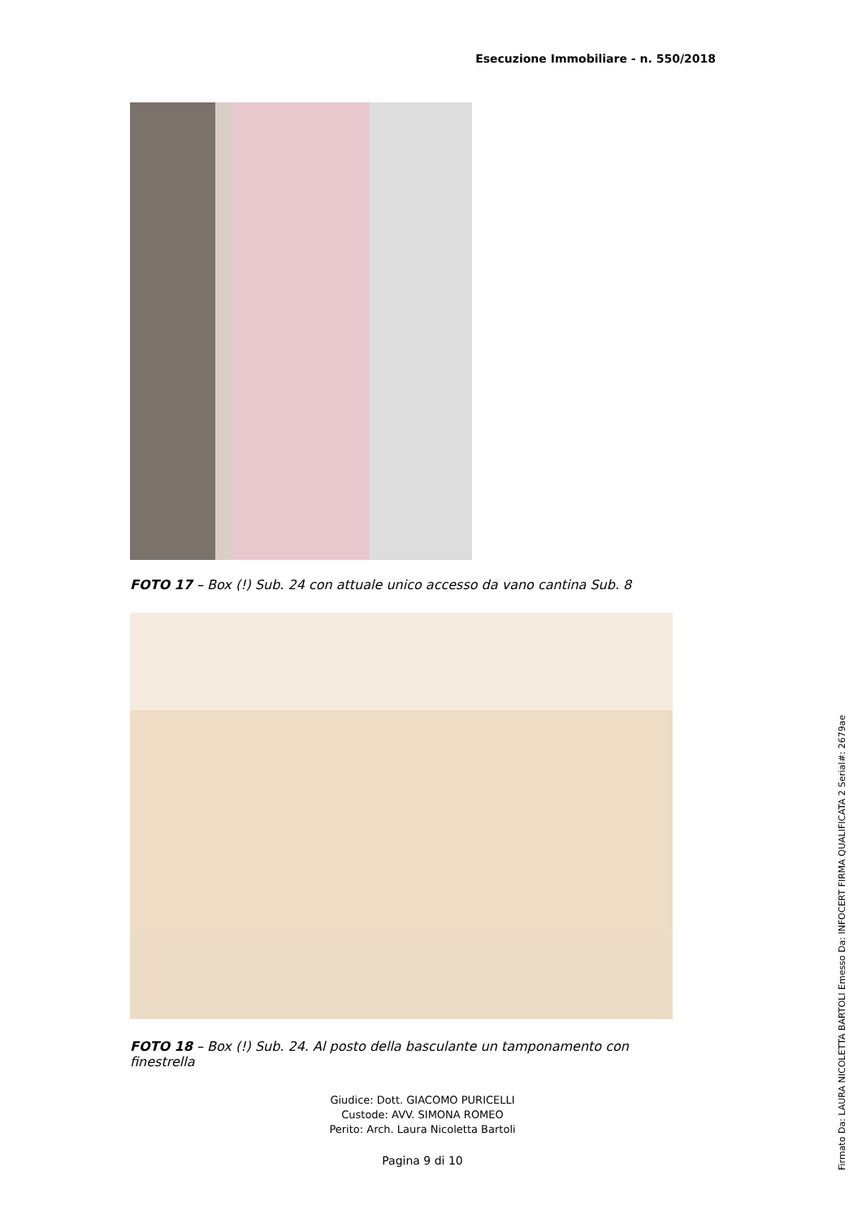Esecuzione Immobiliare - n. 550/2018
FOTO 17 – Box (!) Sub. 24 con attuale unico accesso da vano cantina Sub. 8
FOTO 18 – Box (!) Sub. 24. Al posto della basculante un tamponamento con finestrella
Giudice: Dott. GIACOMO PURICELLI
Custode: AVV. SIMONA ROMEO
Perito: Arch. Laura Nicoletta Bartoli
Pagina 9 di 10
Firmato Da: LAURA NICOLETTA BARTOLI Emesso Da: INFOCERT FIRMA QUALIFICATA 2 Serial#: 2679ae